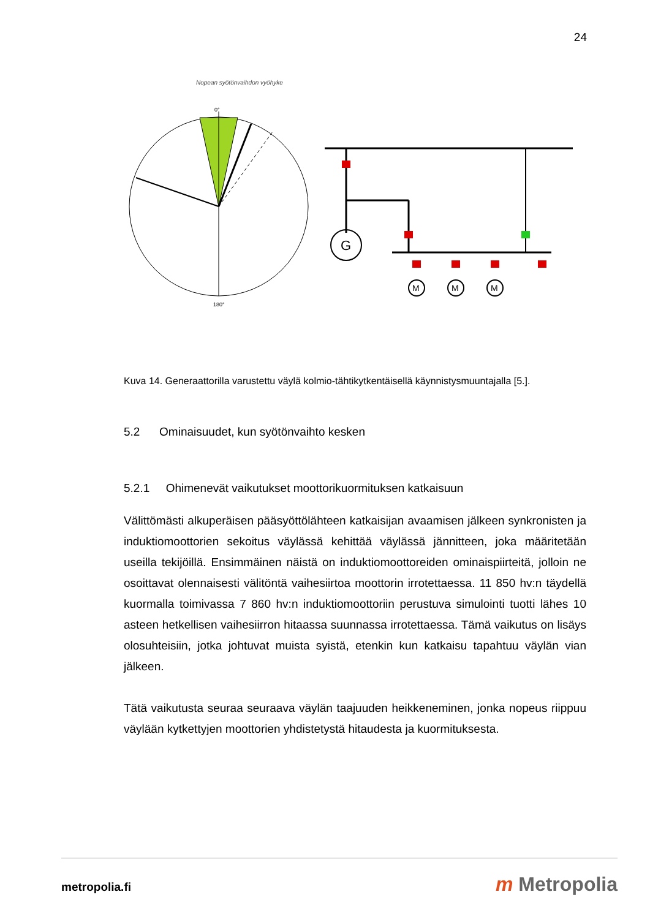24
Nopean syötönvaihdon vyöhyke
0°
180°
G
M
M
M
Kuva 14. Generaattorilla varustettu väylä kolmio-tähtikytkentäisellä käynnistysmuuntajalla [5.].
5.2 Ominaisuudet, kun syötönvaihto kesken
5.2.1 Ohimenevät vaikutukset moottorikuormituksen katkaisuun
Välittömästi alkuperäisen pääsyöttölähteen katkaisijan avaamisen jälkeen synkronisten ja induktiomoottorien sekoitus väylässä kehittää väylässä jännitteen, joka määritetään useilla tekijöillä. Ensimmäinen näistä on induktiomoottoreiden ominaispiirteitä, jolloin ne osoittavat olennaisesti välitöntä vaihesiirtoa moottorin irrotettaessa. 11 850 hv:n täydellä kuormalla toimivassa 7 860 hv:n induktiomoottoriin perustuva simulointi tuotti lähes 10 asteen hetkellisen vaihesiirron hitaassa suunnassa irrotettaessa. Tämä vaikutus on lisäys olosuhteisiin, jotka johtuvat muista syistä, etenkin kun katkaisu tapahtuu väylän vian jälkeen.
Tätä vaikutusta seuraa seuraava väylän taajuuden heikkeneminen, jonka nopeus riippuu väylään kytkettyjen moottorien yhdistetystä hitaudesta ja kuormituksesta.
metropolia.fi m Metropolia